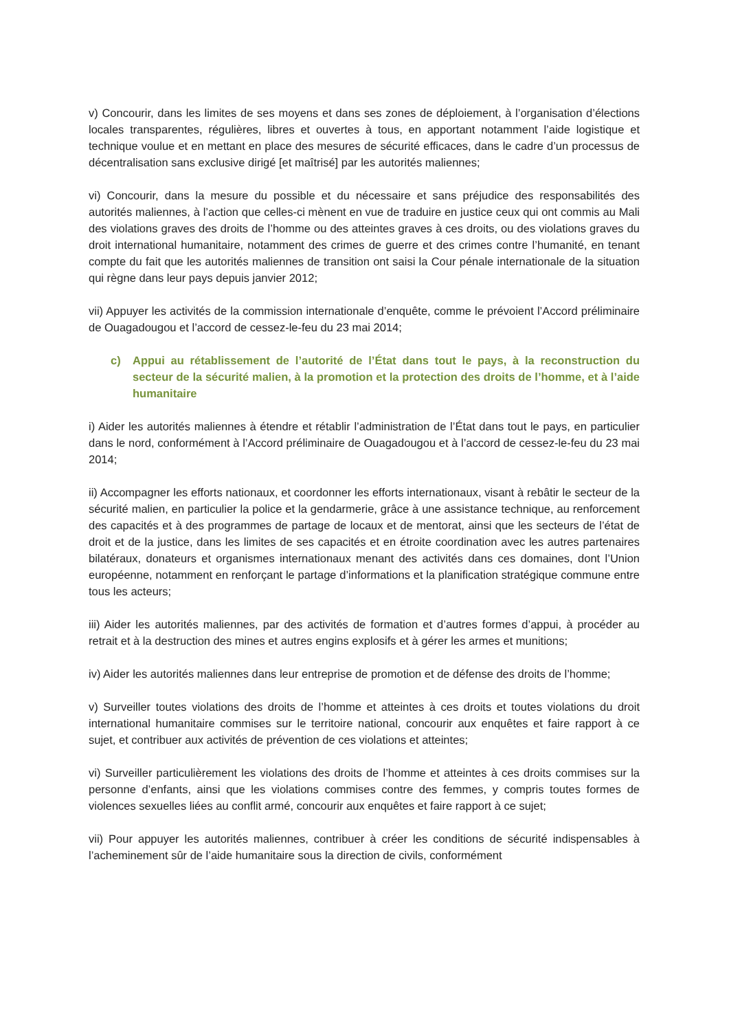v) Concourir, dans les limites de ses moyens et dans ses zones de déploiement, à l’organisation d’élections locales transparentes, régulières, libres et ouvertes à tous, en apportant notamment l’aide logistique et technique voulue et en mettant en place des mesures de sécurité efficaces, dans le cadre d’un processus de décentralisation sans exclusive dirigé [et maîtrisé] par les autorités maliennes;
vi) Concourir, dans la mesure du possible et du nécessaire et sans préjudice des responsabilités des autorités maliennes, à l’action que celles-ci mènent en vue de traduire en justice ceux qui ont commis au Mali des violations graves des droits de l’homme ou des atteintes graves à ces droits, ou des violations graves du droit international humanitaire, notamment des crimes de guerre et des crimes contre l’humanité, en tenant compte du fait que les autorités maliennes de transition ont saisi la Cour pénale internationale de la situation qui règne dans leur pays depuis janvier 2012;
vii) Appuyer les activités de la commission internationale d’enquête, comme le prévoient l’Accord préliminaire de Ouagadougou et l’accord de cessez-le-feu du 23 mai 2014;
c) Appui au rétablissement de l’autorité de l’État dans tout le pays, à la reconstruction du secteur de la sécurité malien, à la promotion et la protection des droits de l’homme, et à l’aide humanitaire
i) Aider les autorités maliennes à étendre et rétablir l’administration de l’État dans tout le pays, en particulier dans le nord, conformément à l’Accord préliminaire de Ouagadougou et à l’accord de cessez-le-feu du 23 mai 2014;
ii) Accompagner les efforts nationaux, et coordonner les efforts internationaux, visant à rebâtir le secteur de la sécurité malien, en particulier la police et la gendarmerie, grâce à une assistance technique, au renforcement des capacités et à des programmes de partage de locaux et de mentorat, ainsi que les secteurs de l’état de droit et de la justice, dans les limites de ses capacités et en étroite coordination avec les autres partenaires bilatéraux, donateurs et organismes internationaux menant des activités dans ces domaines, dont l’Union européenne, notamment en renforçant le partage d’informations et la planification stratégique commune entre tous les acteurs;
iii) Aider les autorités maliennes, par des activités de formation et d’autres formes d’appui, à procéder au retrait et à la destruction des mines et autres engins explosifs et à gérer les armes et munitions;
iv) Aider les autorités maliennes dans leur entreprise de promotion et de défense des droits de l’homme;
v) Surveiller toutes violations des droits de l’homme et atteintes à ces droits et toutes violations du droit international humanitaire commises sur le territoire national, concourir aux enquêtes et faire rapport à ce sujet, et contribuer aux activités de prévention de ces violations et atteintes;
vi) Surveiller particulièrement les violations des droits de l’homme et atteintes à ces droits commises sur la personne d’enfants, ainsi que les violations commises contre des femmes, y compris toutes formes de violences sexuelles liées au conflit armé, concourir aux enquêtes et faire rapport à ce sujet;
vii) Pour appuyer les autorités maliennes, contribuer à créer les conditions de sécurité indispensables à l’acheminement sûr de l’aide humanitaire sous la direction de civils, conformément